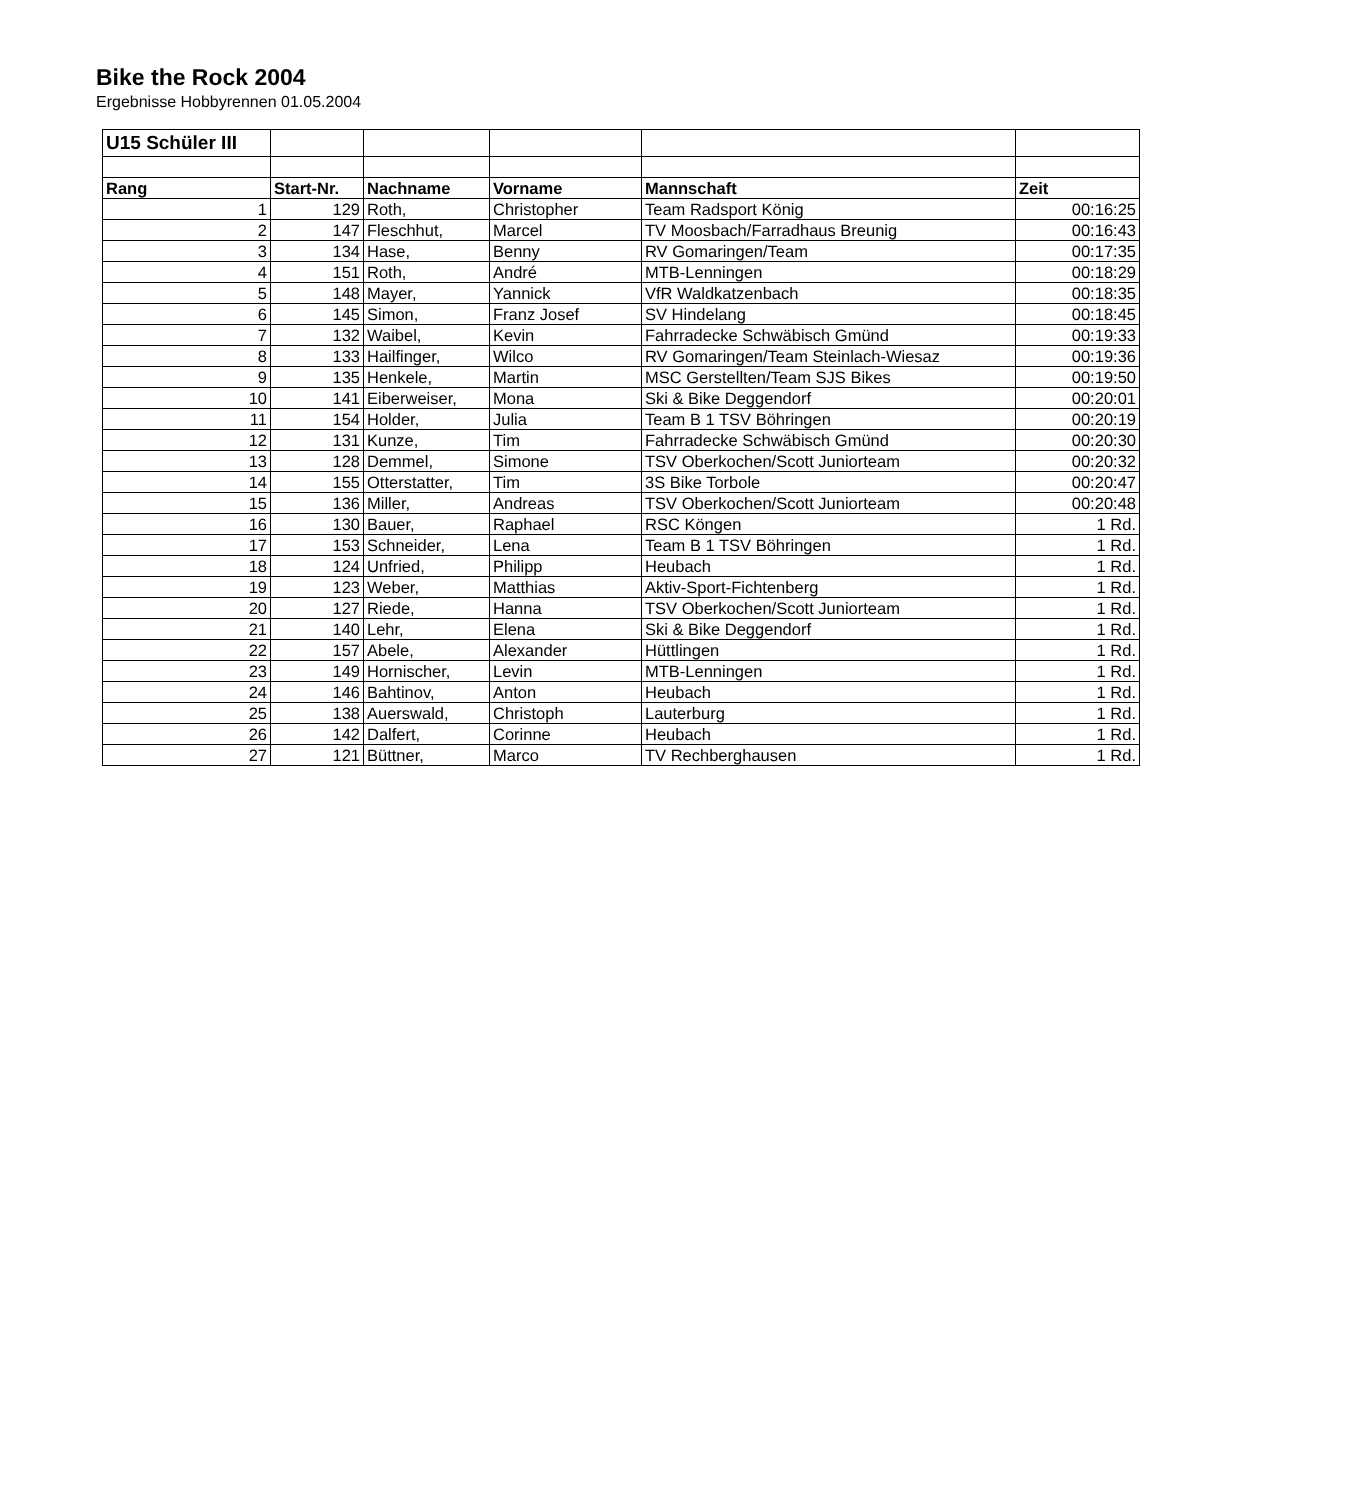Bike the Rock 2004
Ergebnisse Hobbyrennen 01.05.2004
| U15 Schüler III | | | | | |
| Rang | Start-Nr. | Nachname | Vorname | Mannschaft | Zeit |
| 1 | 129 | Roth, | Christopher | Team Radsport König | 00:16:25 |
| 2 | 147 | Fleschhut, | Marcel | TV Moosbach/Farradhaus Breunig | 00:16:43 |
| 3 | 134 | Hase, | Benny | RV Gomaringen/Team | 00:17:35 |
| 4 | 151 | Roth, | André | MTB-Lenningen | 00:18:29 |
| 5 | 148 | Mayer, | Yannick | VfR Waldkatzenbach | 00:18:35 |
| 6 | 145 | Simon, | Franz Josef | SV Hindelang | 00:18:45 |
| 7 | 132 | Waibel, | Kevin | Fahrradecke Schwäbisch Gmünd | 00:19:33 |
| 8 | 133 | Hailfinger, | Wilco | RV Gomaringen/Team Steinlach-Wiesaz | 00:19:36 |
| 9 | 135 | Henkele, | Martin | MSC Gerstellten/Team SJS Bikes | 00:19:50 |
| 10 | 141 | Eiberweiser, | Mona | Ski & Bike Deggendorf | 00:20:01 |
| 11 | 154 | Holder, | Julia | Team B 1 TSV Böhringen | 00:20:19 |
| 12 | 131 | Kunze, | Tim | Fahrradecke Schwäbisch Gmünd | 00:20:30 |
| 13 | 128 | Demmel, | Simone | TSV Oberkochen/Scott Juniorteam | 00:20:32 |
| 14 | 155 | Otterstatter, | Tim | 3S Bike Torbole | 00:20:47 |
| 15 | 136 | Miller, | Andreas | TSV Oberkochen/Scott Juniorteam | 00:20:48 |
| 16 | 130 | Bauer, | Raphael | RSC Köngen | 1 Rd. |
| 17 | 153 | Schneider, | Lena | Team B 1 TSV Böhringen | 1 Rd. |
| 18 | 124 | Unfried, | Philipp | Heubach | 1 Rd. |
| 19 | 123 | Weber, | Matthias | Aktiv-Sport-Fichtenberg | 1 Rd. |
| 20 | 127 | Riede, | Hanna | TSV Oberkochen/Scott Juniorteam | 1 Rd. |
| 21 | 140 | Lehr, | Elena | Ski & Bike Deggendorf | 1 Rd. |
| 22 | 157 | Abele, | Alexander | Hüttlingen | 1 Rd. |
| 23 | 149 | Hornischer, | Levin | MTB-Lenningen | 1 Rd. |
| 24 | 146 | Bahtinov, | Anton | Heubach | 1 Rd. |
| 25 | 138 | Auerswald, | Christoph | Lauterburg | 1 Rd. |
| 26 | 142 | Dalfert, | Corinne | Heubach | 1 Rd. |
| 27 | 121 | Büttner, | Marco | TV Rechberghausen | 1 Rd. |